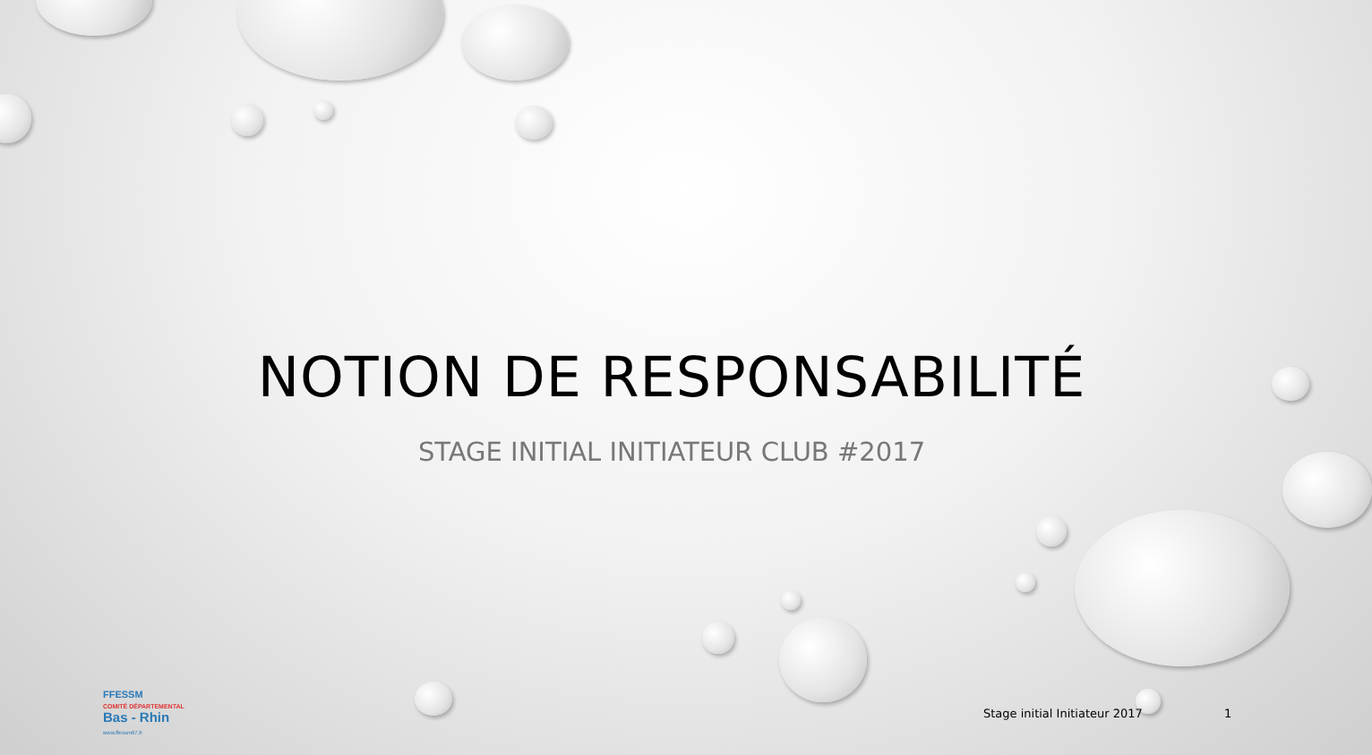NOTION DE RESPONSABILITÉ
STAGE INITIAL INITIATEUR CLUB #2017
FFESSM
COMITÉ DÉPARTEMENTAL
Bas - Rhin
www.ffessm67.fr
Stage initial Initiateur 2017 1